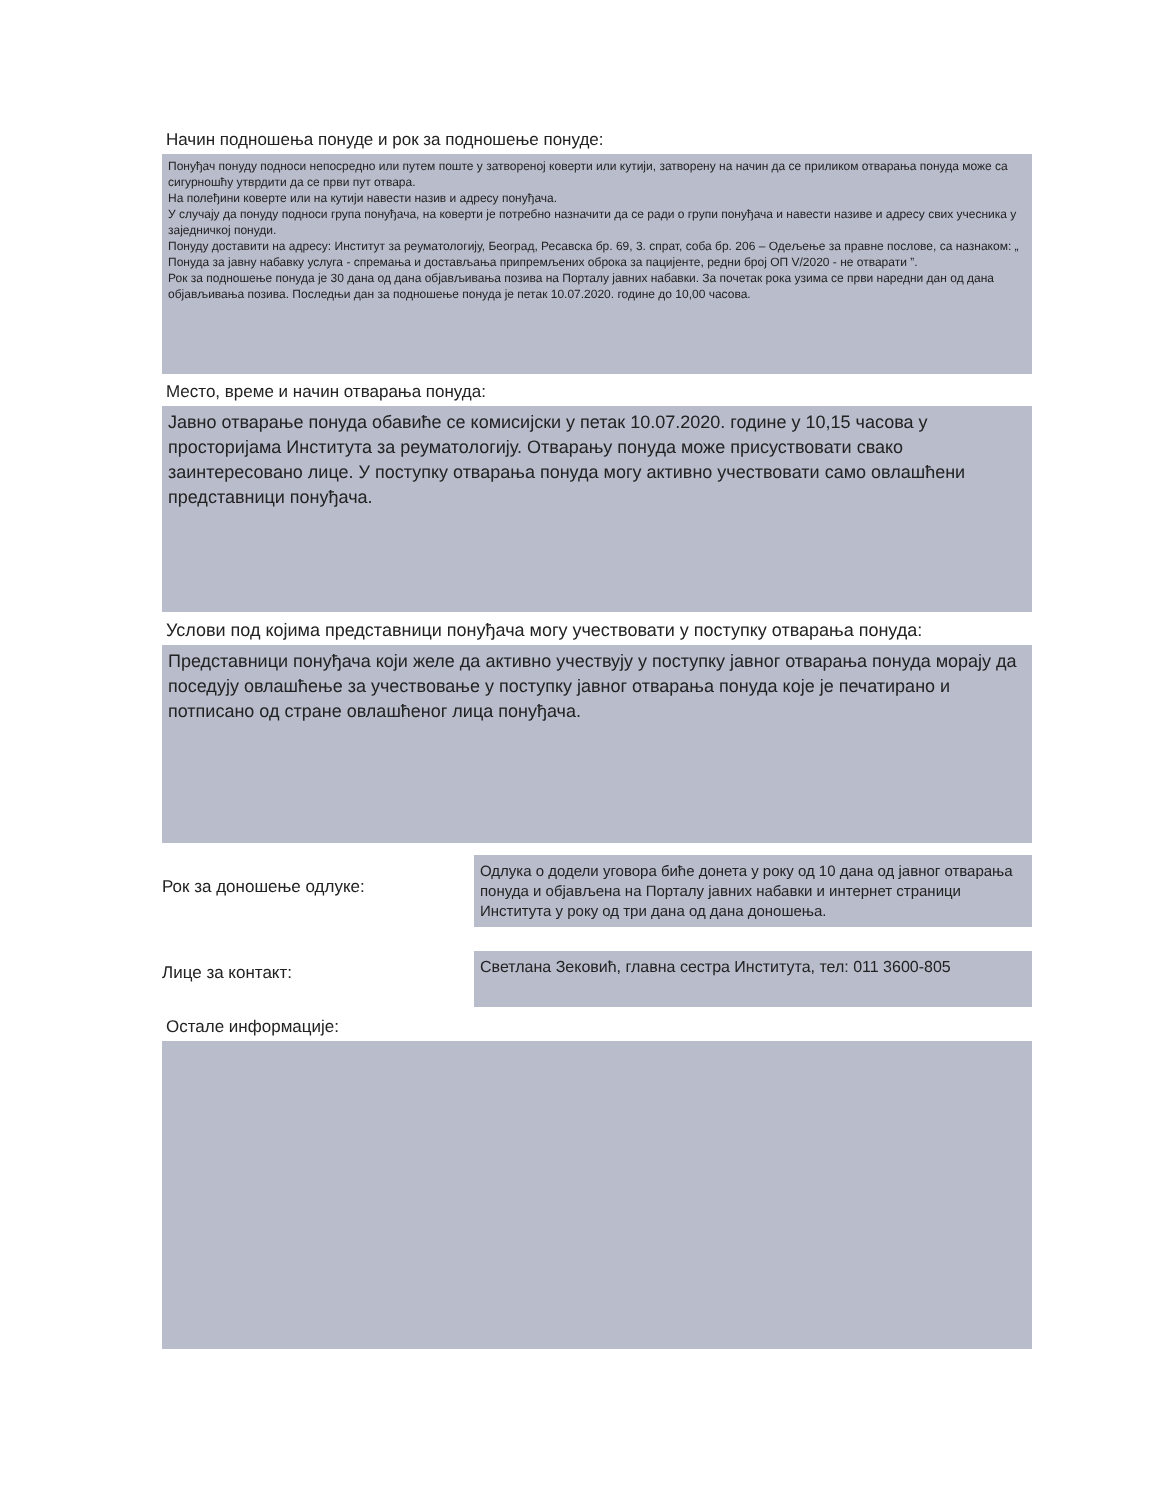Начин подношења понуде и рок за подношење понуде:
Понуђач понуду подноси непосредно или путем поште у затвореној коверти или кутији, затворену на начин да се приликом отварања понуда може са сигурношћу утврдити да се први пут отвара.
На полеђини коверте или на кутији навести назив и адресу понуђача.
У случају да понуду подноси група понуђача, на коверти је потребно назначити да се ради о групи понуђача и навести називе и адресу свих учесника у заједничкој понуди.
Понуду доставити на адресу: Институт за реуматологију, Београд, Ресавска бр. 69, 3. спрат, соба бр. 206 – Одељење за правне послове, са назнаком: „ Понуда за јавну набавку услуга - спремања и достављања припремљених оброка за пацијенте, редни број ОП V/2020 - не отварати ”.
Рок за подношење понуда је 30 дана од дана објављивања позива на Порталу јавних набавки. За почетак рока узима се први наредни дан од дана објављивања позива. Последњи дан за подношење понуда је петак 10.07.2020. године до 10,00 часова.
Место, време и начин отварања понуда:
Јавно отварање понуда обавиће се комисијски у петак 10.07.2020. године у 10,15 часова у просторијама Института за реуматологију. Отварању понуда може присуствовати свако заинтересовано лице. У поступку отварања понуда могу активно учествовати само овлашћени представници понуђача.
Услови под којима представници понуђача могу учествовати у поступку отварања понуда:
Представници понуђача који желе да активно учествују у поступку јавног отварања понуда морају да поседују овлашћење за учествовање у поступку јавног отварања понуда које је печатирано и потписано од стране овлашћеног лица понуђача.
Рок за доношење одлуке:
Одлука о додели уговора биће донета у року од 10 дана од јавног отварања понуда и објављена на Порталу јавних набавки и интернет страници Института у року од три дана од дана доношења.
Лице за контакт:
Светлана Зековић, главна сестра Института, тел: 011 3600-805
Остале информације: